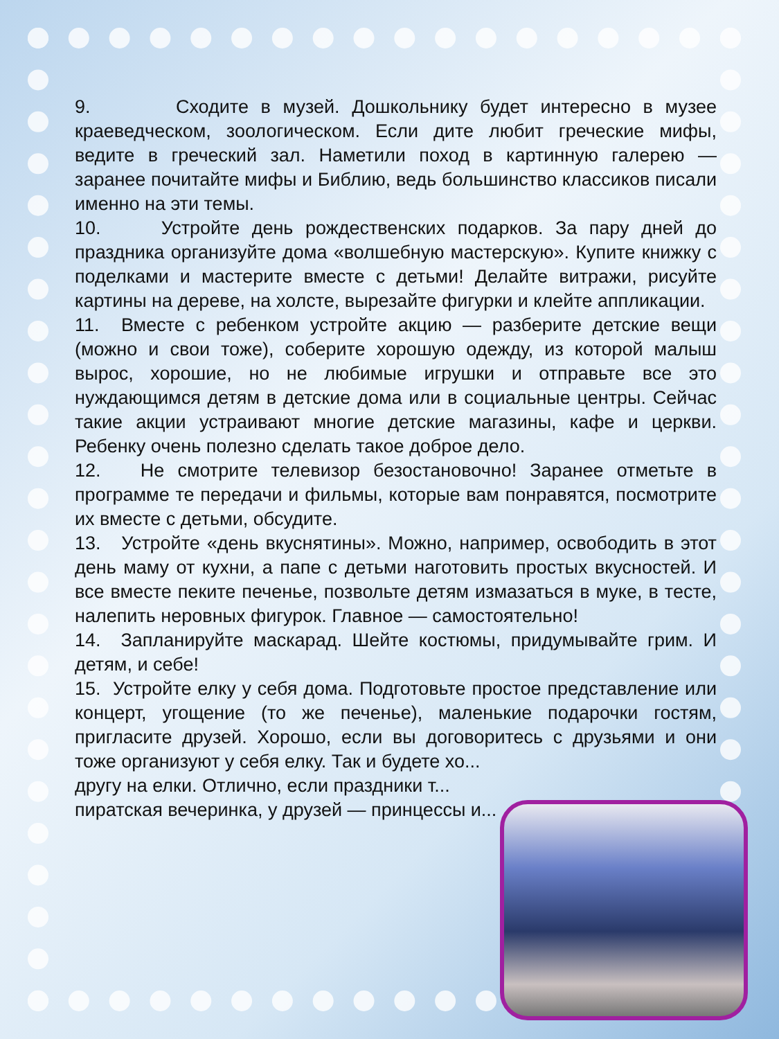9. Сходите в музей. Дошкольнику будет интересно в музее краеведческом, зоологическом. Если дите любит греческие мифы, ведите в греческий зал. Наметили поход в картинную галерею — заранее почитайте мифы и Библию, ведь большинство классиков писали именно на эти темы.
10. Устройте день рождественских подарков. За пару дней до праздника организуйте дома «волшебную мастерскую». Купите книжку с поделками и мастерите вместе с детьми! Делайте витражи, рисуйте картины на дереве, на холсте, вырезайте фигурки и клейте аппликации.
11. Вместе с ребенком устройте акцию — разберите детские вещи (можно и свои тоже), соберите хорошую одежду, из которой малыш вырос, хорошие, но не любимые игрушки и отправьте все это нуждающимся детям в детские дома или в социальные центры. Сейчас такие акции устраивают многие детские магазины, кафе и церкви. Ребенку очень полезно сделать такое доброе дело.
12. Не смотрите телевизор безостановочно! Заранее отметьте в программе те передачи и фильмы, которые вам понравятся, посмотрите их вместе с детьми, обсудите.
13. Устройте «день вкуснятины». Можно, например, освободить в этот день маму от кухни, а папе с детьми наготовить простых вкусностей. И все вместе пеките печенье, позвольте детям измазаться в муке, в тесте, налепить неровных фигурок. Главное — самостоятельно!
14. Запланируйте маскарад. Шейте костюмы, придумывайте грим. И детям, и себе!
15. Устройте елку у себя дома. Подготовьте простое представление или концерт, угощение (то же печенье), маленькие подарочки гостям, пригласите друзей. Хорошо, если вы договоритесь с друзьями и они тоже организуют у себя елку. Так и будете хо...
другу на елки. Отлично, если праздники т...
пиратская вечеринка, у друзей — принцессы и...